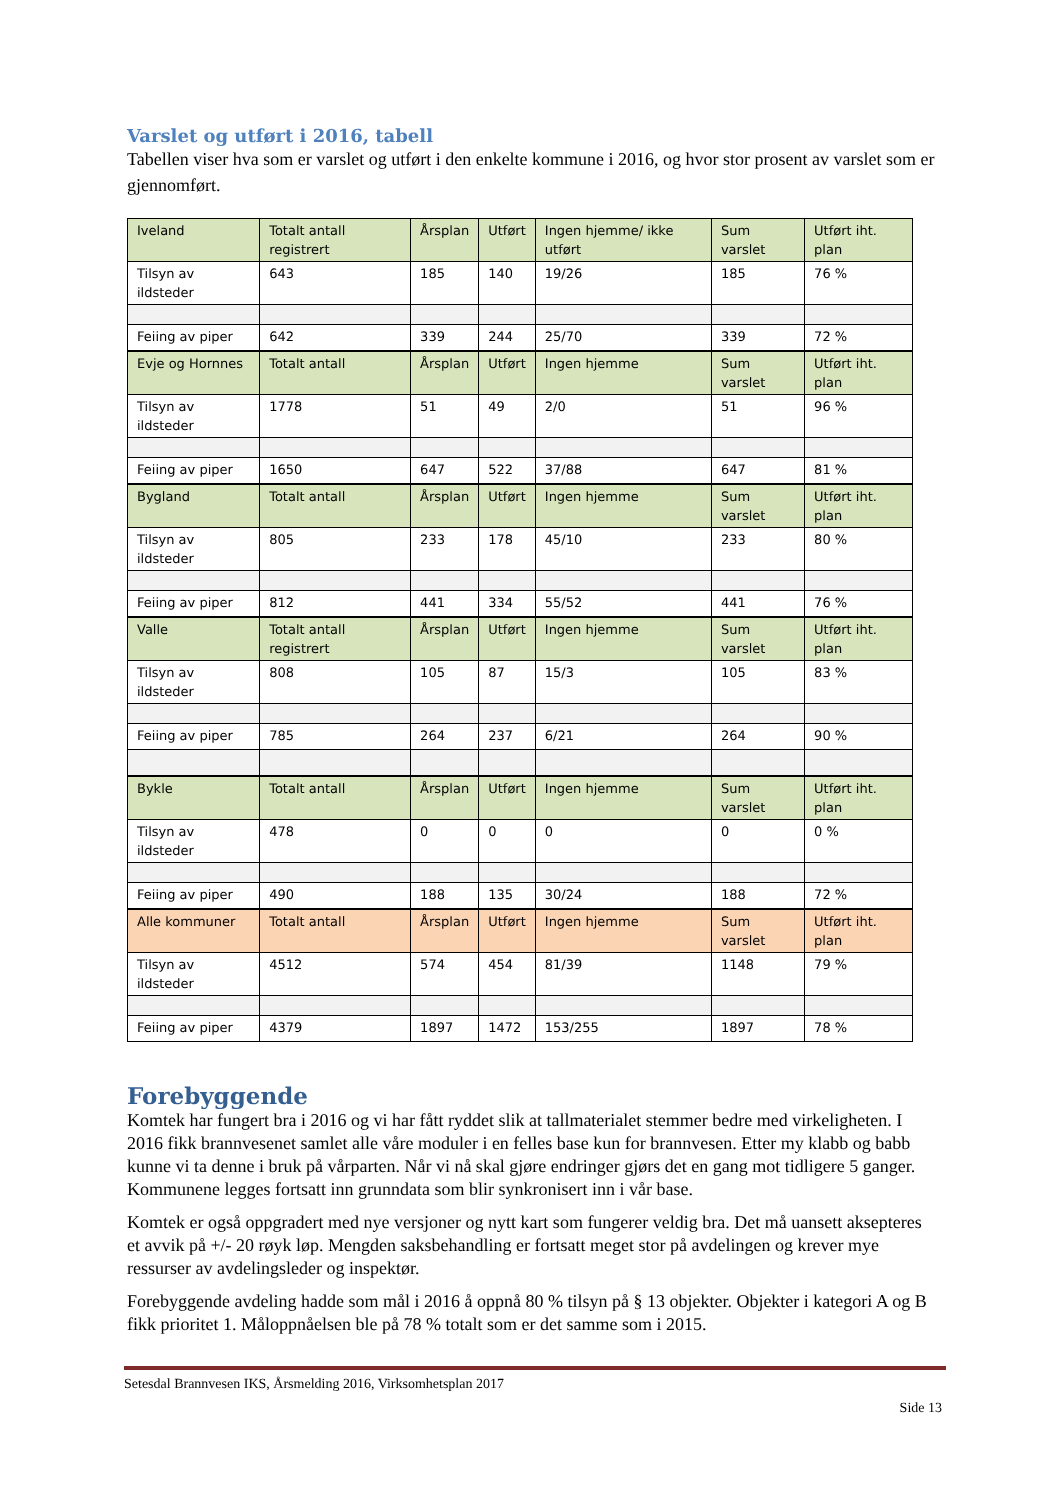Varslet og utført i 2016, tabell
Tabellen viser hva som er varslet og utført i den enkelte kommune i 2016, og hvor stor prosent av varslet som er gjennomført.
| Iveland | Totalt antall registrert | Årsplan | Utført | Ingen hjemme/ ikke utført | Sum varslet | Utført iht. plan |
| Tilsyn av ildsteder | 643 | 185 | 140 | 19/26 | 185 | 76 % |
| Feiing av piper | 642 | 339 | 244 | 25/70 | 339 | 72 % |
| Evje og Hornnes | Totalt antall | Årsplan | Utført | Ingen hjemme | Sum varslet | Utført iht. plan |
| Tilsyn av ildsteder | 1778 | 51 | 49 | 2/0 | 51 | 96 % |
| Feiing av piper | 1650 | 647 | 522 | 37/88 | 647 | 81 % |
| Bygland | Totalt antall | Årsplan | Utført | Ingen hjemme | Sum varslet | Utført iht. plan |
| Tilsyn av ildsteder | 805 | 233 | 178 | 45/10 | 233 | 80 % |
| Feiing av piper | 812 | 441 | 334 | 55/52 | 441 | 76 % |
| Valle | Totalt antall registrert | Årsplan | Utført | Ingen hjemme | Sum varslet | Utført iht. plan |
| Tilsyn av ildsteder | 808 | 105 | 87 | 15/3 | 105 | 83 % |
| Feiing av piper | 785 | 264 | 237 | 6/21 | 264 | 90 % |
| Bykle | Totalt antall | Årsplan | Utført | Ingen hjemme | Sum varslet | Utført iht. plan |
| Tilsyn av ildsteder | 478 | 0 | 0 | 0 | 0 | 0 % |
| Feiing av piper | 490 | 188 | 135 | 30/24 | 188 | 72 % |
| Alle kommuner | Totalt antall | Årsplan | Utført | Ingen hjemme | Sum varslet | Utført iht. plan |
| Tilsyn av ildsteder | 4512 | 574 | 454 | 81/39 | 1148 | 79 % |
| Feiing av piper | 4379 | 1897 | 1472 | 153/255 | 1897 | 78 % |
Forebyggende
Komtek har fungert bra i 2016 og vi har fått ryddet slik at tallmaterialet stemmer bedre med virkeligheten. I 2016 fikk brannvesenet samlet alle våre moduler i en felles base kun for brannvesen. Etter my klabb og babb kunne vi ta denne i bruk på vårparten. Når vi nå skal gjøre endringer gjørs det en gang mot tidligere 5 ganger. Kommunene legges fortsatt inn grunndata som blir synkronisert inn i vår base.
Komtek er også oppgradert med nye versjoner og nytt kart som fungerer veldig bra. Det må uansett aksepteres et avvik på +/- 20 røyk løp. Mengden saksbehandling er fortsatt meget stor på avdelingen og krever mye ressurser av avdelingsleder og inspektør.
Forebyggende avdeling hadde som mål i 2016 å oppnå 80 % tilsyn på § 13 objekter. Objekter i kategori A og B fikk prioritet 1. Måloppnåelsen ble på 78 % totalt som er det samme som i 2015.
Setesdal Brannvesen IKS, Årsmelding 2016, Virksomhetsplan 2017
Side 13